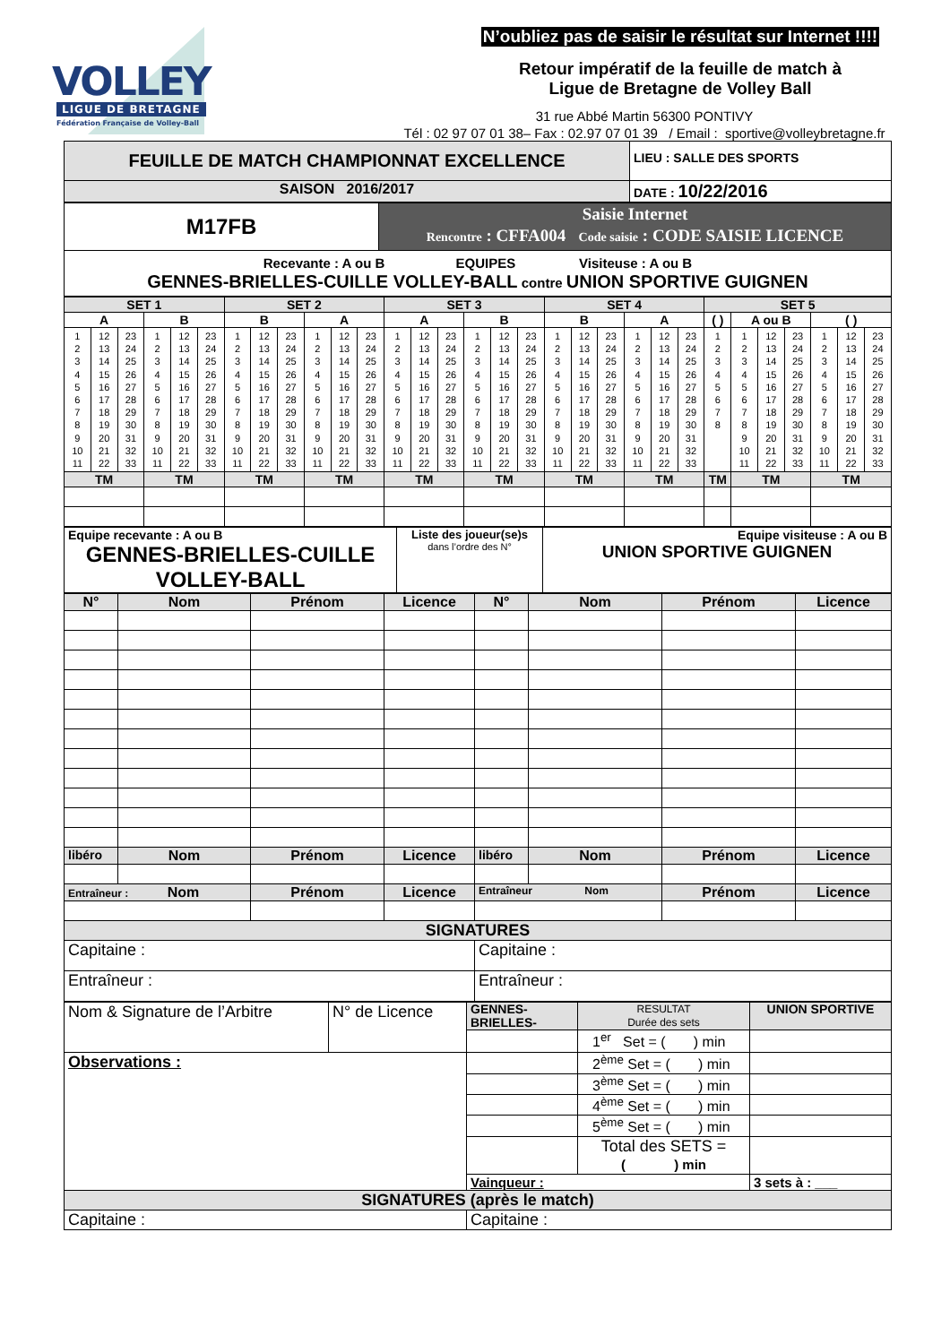VOLLEY
LIGUE DE BRETAGNE
Fédération Française de Volley-Ball
N’oubliez pas de saisir le résultat sur Internet !!!!
Retour impératif de la feuille de match à
Ligue de Bretagne de Volley Ball
31 rue Abbé Martin 56300 PONTIVY
Tél : 02 97 07 01 38– Fax : 02.97 07 01 39 / Email : sportive@volleybretagne.fr
| FEUILLE DE MATCH CHAMPIONNAT EXCELLENCE | LIEU : SALLE DES SPORTS |
| SAISON 2016/2017 | DATE : 10/22/2016 |
| M17FB | Saisie Internet Rencontre : CFFA004 Code saisie : CODE SAISIE LICENCE |
| Recevante : A ou B EQUIPES Visiteuse : A ou B GENNES-BRIELLES-CUILLE VOLLEY-BALL contre UNION SPORTIVE GUIGNEN | |
| SET 1 | | | | | | SET 2 | | | | | | SET 3 | | | | | | SET 4 | | | | | | SET 5 | | | | | | |
| A | | | B | | | B | | | A | | | A | | | B | | | B | | | A | | | ( ) | A ou B | | | ( ) | | |
| 1 2 3 4 5 6 7 8 9 10 11 | 12 13 14 15 16 17 18 19 20 21 22 | 23 24 25 26 27 28 29 30 31 32 33 | 1 2 3 4 5 6 7 8 9 10 11 | 12 13 14 15 16 17 18 19 20 21 22 | 23 24 25 26 27 28 29 30 31 32 33 | 1 2 3 4 5 6 7 8 9 10 11 | 12 13 14 15 16 17 18 19 20 21 22 | 23 24 25 26 27 28 29 30 31 32 33 | 1 2 3 4 5 6 7 8 9 10 11 | 12 13 14 15 16 17 18 19 20 21 22 | 23 24 25 26 27 28 29 30 31 32 33 | 1 2 3 4 5 6 7 8 9 10 11 | 12 13 14 15 16 17 18 19 20 21 22 | 23 24 25 26 27 28 29 30 31 32 33 | 1 2 3 4 5 6 7 8 9 10 11 | 12 13 14 15 16 17 18 19 20 21 22 | 23 24 25 26 27 28 29 30 31 32 33 | 1 2 3 4 5 6 7 8 9 10 11 | 12 13 14 15 16 17 18 19 20 21 22 | 23 24 25 26 27 28 29 30 31 32 33 | 1 2 3 4 5 6 7 8 9 10 11 | 12 13 14 15 16 17 18 19 20 21 22 | 23 24 25 26 27 28 29 30 31 32 33 | 1 2 3 4 5 6 7 8 | 1 2 3 4 5 6 7 8 9 10 11 | 12 13 14 15 16 17 18 19 20 21 22 | 23 24 25 26 27 28 29 30 31 32 33 | 1 2 3 4 5 6 7 8 9 10 11 | 12 13 14 15 16 17 18 19 20 21 22 | 23 24 25 26 27 28 29 30 31 32 33 |
| TM | | | TM | | | TM | | | TM | | | TM | | | TM | | | TM | | | TM | | | TM | TM | | | TM | | |
| Equipe recevante : A ou B GENNES-BRIELLES-CUILLE VOLLEY-BALL | Liste des joueur(se)s dans l’ordre des N° | Equipe visiteuse : A ou B UNION SPORTIVE GUIGNEN |
| N° | Nom | Prénom | Licence | N° | Nom | Prénom | Licence |
| libéro | Nom | Prénom | Licence | libéro | Nom | Prénom | Licence |
| Entraîneur : Nom | | Prénom | Licence | Entraîneur Nom | | Prénom | Licence |
| SIGNATURES | | | | | | | |
| Capitaine : | | | | Capitaine : | | | |
| Entraîneur : | | | | Entraîneur : | | | |
| Nom & Signature de l’Arbitre | N° de Licence | GENNES-BRIELLES- | RESULTAT Durée des sets | UNION SPORTIVE |
| | | | 1<sup>er</sup> Set = ( ) min | |
| Observations : | | | 2<sup>ème</sup> Set = ( ) min | |
| | | | 3<sup>ème</sup> Set = ( ) min | |
| | | | 4<sup>ème</sup> Set = ( ) min | |
| | | | 5<sup>ème</sup> Set = ( ) min | |
| | | | Total des SETS = ( ) min | |
| | | Vainqueur : | | 3 sets à : ___ |
| SIGNATURES (après le match) | | | | |
| Capitaine : | | Capitaine : | | |